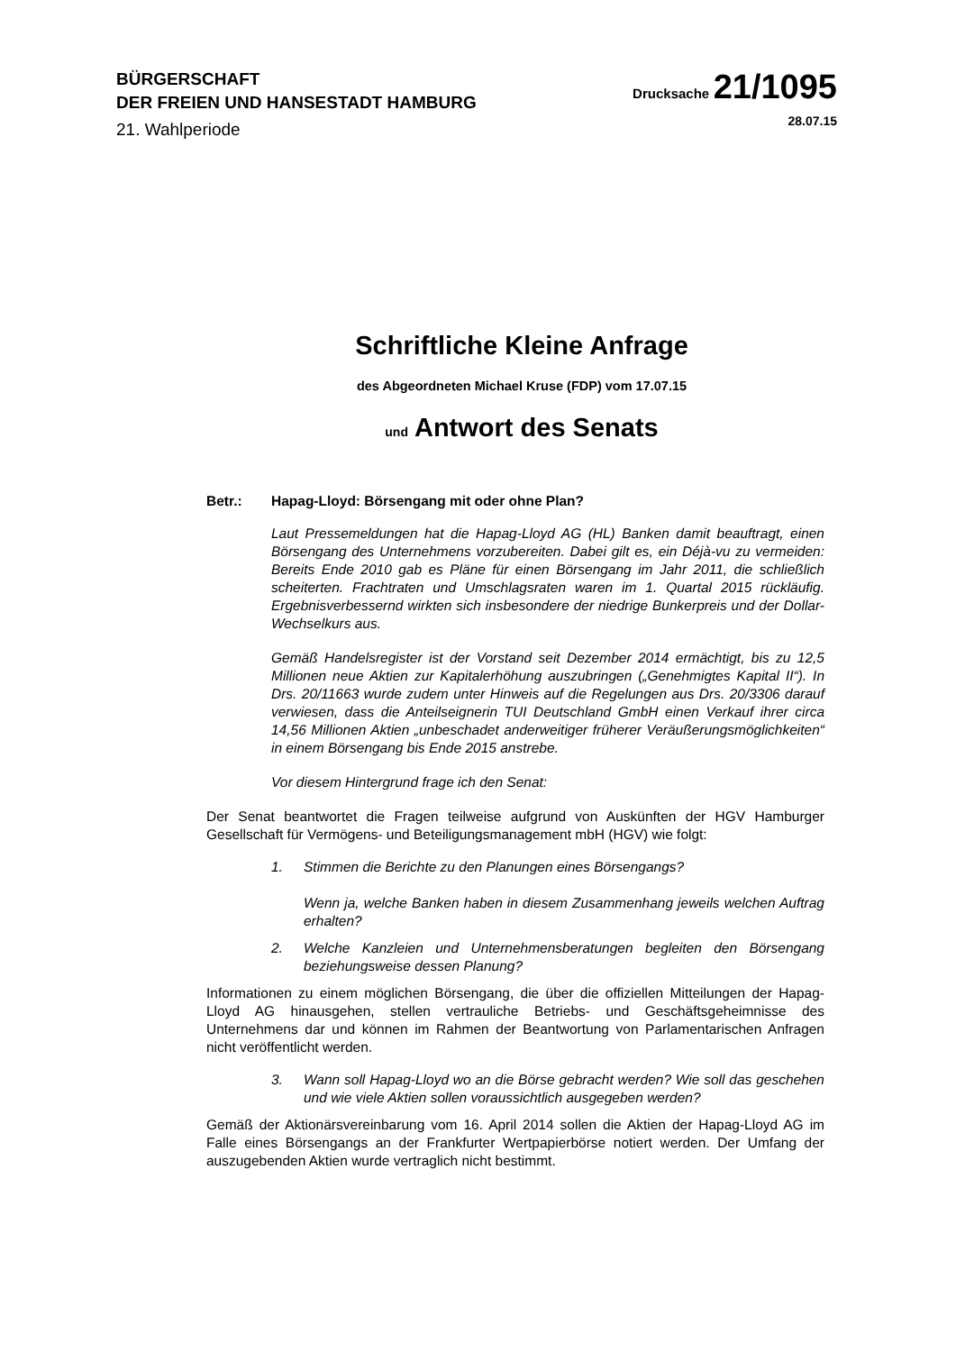BÜRGERSCHAFT
DER FREIEN UND HANSESTADT HAMBURG
21. Wahlperiode
Drucksache 21/1095
28.07.15
Schriftliche Kleine Anfrage
des Abgeordneten Michael Kruse (FDP) vom 17.07.15
und Antwort des Senats
Betr.: Hapag-Lloyd: Börsengang mit oder ohne Plan?
Laut Pressemeldungen hat die Hapag-Lloyd AG (HL) Banken damit beauftragt, einen Börsengang des Unternehmens vorzubereiten. Dabei gilt es, ein Déjà-vu zu vermeiden: Bereits Ende 2010 gab es Pläne für einen Börsengang im Jahr 2011, die schließlich scheiterten. Frachtraten und Umschlagsraten waren im 1. Quartal 2015 rückläufig. Ergebnisverbessernd wirkten sich insbesondere der niedrige Bunkerpreis und der Dollar-Wechselkurs aus.
Gemäß Handelsregister ist der Vorstand seit Dezember 2014 ermächtigt, bis zu 12,5 Millionen neue Aktien zur Kapitalerhöhung auszubringen („Genehmigtes Kapital II“). In Drs. 20/11663 wurde zudem unter Hinweis auf die Regelungen aus Drs. 20/3306 darauf verwiesen, dass die Anteilseignerin TUI Deutschland GmbH einen Verkauf ihrer circa 14,56 Millionen Aktien „unbeschadet anderweitiger früherer Veräußerungsmöglichkeiten“ in einem Börsengang bis Ende 2015 anstrebe.
Vor diesem Hintergrund frage ich den Senat:
Der Senat beantwortet die Fragen teilweise aufgrund von Auskünften der HGV Hamburger Gesellschaft für Vermögens- und Beteiligungsmanagement mbH (HGV) wie folgt:
1. Stimmen die Berichte zu den Planungen eines Börsengangs?
Wenn ja, welche Banken haben in diesem Zusammenhang jeweils welchen Auftrag erhalten?
2. Welche Kanzleien und Unternehmensberatungen begleiten den Börsengang beziehungsweise dessen Planung?
Informationen zu einem möglichen Börsengang, die über die offiziellen Mitteilungen der Hapag-Lloyd AG hinausgehen, stellen vertrauliche Betriebs- und Geschäftsgeheimnisse des Unternehmens dar und können im Rahmen der Beantwortung von Parlamentarischen Anfragen nicht veröffentlicht werden.
3. Wann soll Hapag-Lloyd wo an die Börse gebracht werden? Wie soll das geschehen und wie viele Aktien sollen voraussichtlich ausgegeben werden?
Gemäß der Aktionärsvereinbarung vom 16. April 2014 sollen die Aktien der Hapag-Lloyd AG im Falle eines Börsengangs an der Frankfurter Wertpapierbörse notiert werden. Der Umfang der auszugebenden Aktien wurde vertraglich nicht bestimmt.